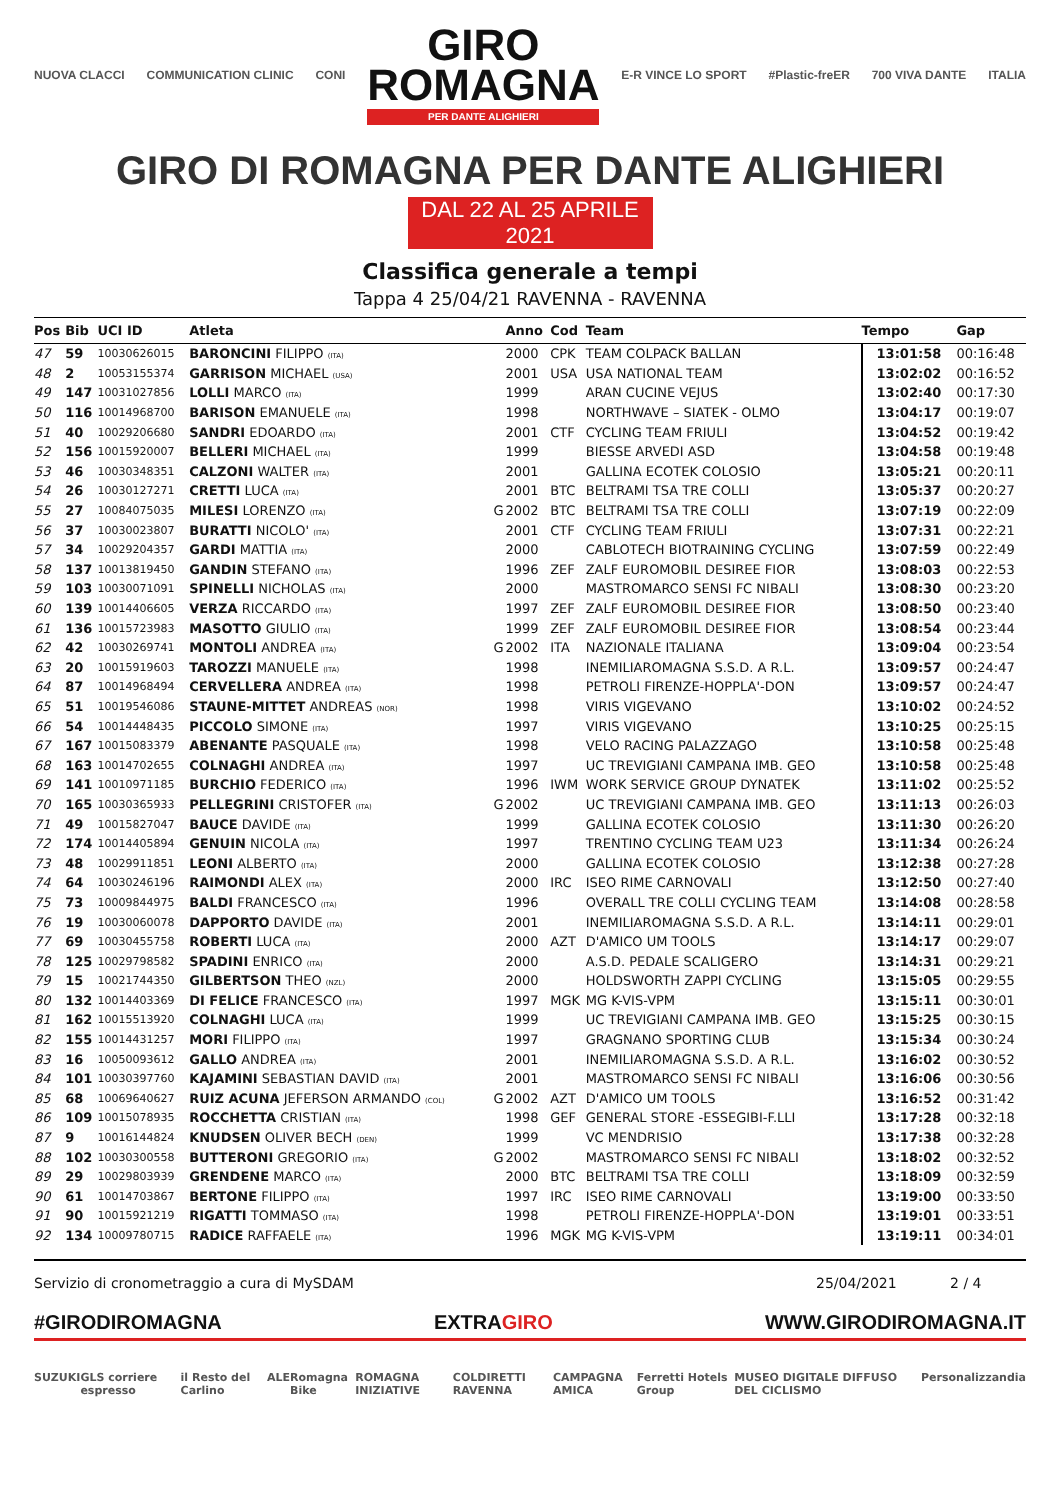NUOVA CLACCI COMMUNICATION CLINIC CONI
GIRO
ROMAGNA
PER DANTE ALIGHIERI
E-R VINCE LO SPORT #Plastic-freER 700 VIVA DANTE ITALIA
GIRO DI ROMAGNA PER DANTE ALIGHIERI
DAL 22 AL 25 APRILE 2021
Classifica generale a tempi
Tappa 4 25/04/21 RAVENNA - RAVENNA
| Pos | Bib | UCI ID | Atleta | | Anno | Cod | Team | Tempo | Gap |
| --- | --- | --- | --- | --- | --- | --- | --- | --- | --- |
| 47 | 59 | 10030626015 | BARONCINI FILIPPO (ITA) | | 2000 | CPK | TEAM COLPACK BALLAN | 13:01:58 | 00:16:48 |
| 48 | 2 | 10053155374 | GARRISON MICHAEL (USA) | | 2001 | USA | USA NATIONAL TEAM | 13:02:02 | 00:16:52 |
| 49 | 147 | 10031027856 | LOLLI MARCO (ITA) | | 1999 | | ARAN CUCINE VEJUS | 13:02:40 | 00:17:30 |
| 50 | 116 | 10014968700 | BARISON EMANUELE (ITA) | | 1998 | | NORTHWAVE – SIATEK - OLMO | 13:04:17 | 00:19:07 |
| 51 | 40 | 10029206680 | SANDRI EDOARDO (ITA) | | 2001 | CTF | CYCLING TEAM FRIULI | 13:04:52 | 00:19:42 |
| 52 | 156 | 10015920007 | BELLERI MICHAEL (ITA) | | 1999 | | BIESSE ARVEDI ASD | 13:04:58 | 00:19:48 |
| 53 | 46 | 10030348351 | CALZONI WALTER (ITA) | | 2001 | | GALLINA ECOTEK COLOSIO | 13:05:21 | 00:20:11 |
| 54 | 26 | 10030127271 | CRETTI LUCA (ITA) | | 2001 | BTC | BELTRAMI TSA TRE COLLI | 13:05:37 | 00:20:27 |
| 55 | 27 | 10084075035 | MILESI LORENZO (ITA) | G | 2002 | BTC | BELTRAMI TSA TRE COLLI | 13:07:19 | 00:22:09 |
| 56 | 37 | 10030023807 | BURATTI NICOLO' (ITA) | | 2001 | CTF | CYCLING TEAM FRIULI | 13:07:31 | 00:22:21 |
| 57 | 34 | 10029204357 | GARDI MATTIA (ITA) | | 2000 | | CABLOTECH BIOTRAINING CYCLING | 13:07:59 | 00:22:49 |
| 58 | 137 | 10013819450 | GANDIN STEFANO (ITA) | | 1996 | ZEF | ZALF EUROMOBIL DESIREE FIOR | 13:08:03 | 00:22:53 |
| 59 | 103 | 10030071091 | SPINELLI NICHOLAS (ITA) | | 2000 | | MASTROMARCO SENSI FC NIBALI | 13:08:30 | 00:23:20 |
| 60 | 139 | 10014406605 | VERZA RICCARDO (ITA) | | 1997 | ZEF | ZALF EUROMOBIL DESIREE FIOR | 13:08:50 | 00:23:40 |
| 61 | 136 | 10015723983 | MASOTTO GIULIO (ITA) | | 1999 | ZEF | ZALF EUROMOBIL DESIREE FIOR | 13:08:54 | 00:23:44 |
| 62 | 42 | 10030269741 | MONTOLI ANDREA (ITA) | G | 2002 | ITA | NAZIONALE ITALIANA | 13:09:04 | 00:23:54 |
| 63 | 20 | 10015919603 | TAROZZI MANUELE (ITA) | | 1998 | | INEMILIAROMAGNA S.S.D. A R.L. | 13:09:57 | 00:24:47 |
| 64 | 87 | 10014968494 | CERVELLERA ANDREA (ITA) | | 1998 | | PETROLI FIRENZE-HOPPLA'-DON | 13:09:57 | 00:24:47 |
| 65 | 51 | 10019546086 | STAUNE-MITTET ANDREAS (NOR) | | 1998 | | VIRIS VIGEVANO | 13:10:02 | 00:24:52 |
| 66 | 54 | 10014448435 | PICCOLO SIMONE (ITA) | | 1997 | | VIRIS VIGEVANO | 13:10:25 | 00:25:15 |
| 67 | 167 | 10015083379 | ABENANTE PASQUALE (ITA) | | 1998 | | VELO RACING PALAZZAGO | 13:10:58 | 00:25:48 |
| 68 | 163 | 10014702655 | COLNAGHI ANDREA (ITA) | | 1997 | | UC TREVIGIANI CAMPANA IMB. GEO | 13:10:58 | 00:25:48 |
| 69 | 141 | 10010971185 | BURCHIO FEDERICO (ITA) | | 1996 | IWM | WORK SERVICE GROUP DYNATEK | 13:11:02 | 00:25:52 |
| 70 | 165 | 10030365933 | PELLEGRINI CRISTOFER (ITA) | G | 2002 | | UC TREVIGIANI CAMPANA IMB. GEO | 13:11:13 | 00:26:03 |
| 71 | 49 | 10015827047 | BAUCE DAVIDE (ITA) | | 1999 | | GALLINA ECOTEK COLOSIO | 13:11:30 | 00:26:20 |
| 72 | 174 | 10014405894 | GENUIN NICOLA (ITA) | | 1997 | | TRENTINO CYCLING TEAM U23 | 13:11:34 | 00:26:24 |
| 73 | 48 | 10029911851 | LEONI ALBERTO (ITA) | | 2000 | | GALLINA ECOTEK COLOSIO | 13:12:38 | 00:27:28 |
| 74 | 64 | 10030246196 | RAIMONDI ALEX (ITA) | | 2000 | IRC | ISEO RIME CARNOVALI | 13:12:50 | 00:27:40 |
| 75 | 73 | 10009844975 | BALDI FRANCESCO (ITA) | | 1996 | | OVERALL TRE COLLI CYCLING TEAM | 13:14:08 | 00:28:58 |
| 76 | 19 | 10030060078 | DAPPORTO DAVIDE (ITA) | | 2001 | | INEMILIAROMAGNA S.S.D. A R.L. | 13:14:11 | 00:29:01 |
| 77 | 69 | 10030455758 | ROBERTI LUCA (ITA) | | 2000 | AZT | D'AMICO UM TOOLS | 13:14:17 | 00:29:07 |
| 78 | 125 | 10029798582 | SPADINI ENRICO (ITA) | | 2000 | | A.S.D. PEDALE SCALIGERO | 13:14:31 | 00:29:21 |
| 79 | 15 | 10021744350 | GILBERTSON THEO (NZL) | | 2000 | | HOLDSWORTH ZAPPI CYCLING | 13:15:05 | 00:29:55 |
| 80 | 132 | 10014403369 | DI FELICE FRANCESCO (ITA) | | 1997 | MGK | MG K-VIS-VPM | 13:15:11 | 00:30:01 |
| 81 | 162 | 10015513920 | COLNAGHI LUCA (ITA) | | 1999 | | UC TREVIGIANI CAMPANA IMB. GEO | 13:15:25 | 00:30:15 |
| 82 | 155 | 10014431257 | MORI FILIPPO (ITA) | | 1997 | | GRAGNANO SPORTING CLUB | 13:15:34 | 00:30:24 |
| 83 | 16 | 10050093612 | GALLO ANDREA (ITA) | | 2001 | | INEMILIAROMAGNA S.S.D. A R.L. | 13:16:02 | 00:30:52 |
| 84 | 101 | 10030397760 | KAJAMINI SEBASTIAN DAVID (ITA) | | 2001 | | MASTROMARCO SENSI FC NIBALI | 13:16:06 | 00:30:56 |
| 85 | 68 | 10069640627 | RUIZ ACUNA JEFERSON ARMANDO (COL) | G | 2002 | AZT | D'AMICO UM TOOLS | 13:16:52 | 00:31:42 |
| 86 | 109 | 10015078935 | ROCCHETTA CRISTIAN (ITA) | | 1998 | GEF | GENERAL STORE -ESSEGIBI-F.LLI | 13:17:28 | 00:32:18 |
| 87 | 9 | 10016144824 | KNUDSEN OLIVER BECH (DEN) | | 1999 | | VC MENDRISIO | 13:17:38 | 00:32:28 |
| 88 | 102 | 10030300558 | BUTTERONI GREGORIO (ITA) | G | 2002 | | MASTROMARCO SENSI FC NIBALI | 13:18:02 | 00:32:52 |
| 89 | 29 | 10029803939 | GRENDENE MARCO (ITA) | | 2000 | BTC | BELTRAMI TSA TRE COLLI | 13:18:09 | 00:32:59 |
| 90 | 61 | 10014703867 | BERTONE FILIPPO (ITA) | | 1997 | IRC | ISEO RIME CARNOVALI | 13:19:00 | 00:33:50 |
| 91 | 90 | 10015921219 | RIGATTI TOMMASO (ITA) | | 1998 | | PETROLI FIRENZE-HOPPLA'-DON | 13:19:01 | 00:33:51 |
| 92 | 134 | 10009780715 | RADICE RAFFAELE (ITA) | | 1996 | MGK | MG K-VIS-VPM | 13:19:11 | 00:34:01 |
Servizio di cronometraggio a cura di MySDAM 25/04/2021 2 / 4
#GIRODIROMAGNA EXTRAGIRO WWW.GIRODIROMAGNA.IT
SUZUKI GLS corriere espresso il Resto del Carlino ALE Romagna Bike ROMAGNA INIZIATIVE COLDIRETTI RAVENNA CAMPAGNA AMICA Ferretti Hotels Group MUSEO DIGITALE DIFFUSO DEL CICLISMO Personalizzandia